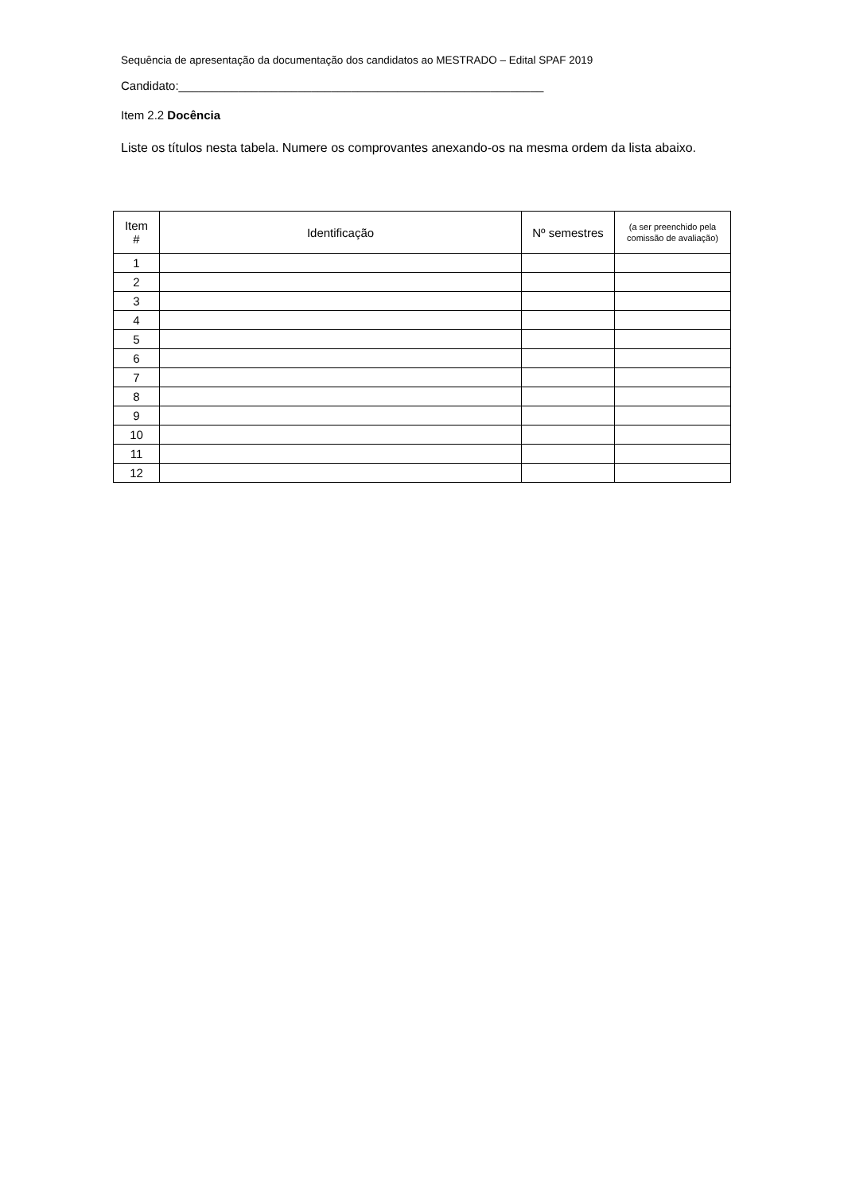Sequência de apresentação da documentação dos candidatos ao MESTRADO – Edital SPAF 2019
Candidato:_______________________________________________________
Item 2.2 Docência
Liste os títulos nesta tabela. Numere os comprovantes anexando-os na mesma ordem da lista abaixo.
| Item # | Identificação | Nº semestres | (a ser preenchido pela comissão de avaliação) |
| --- | --- | --- | --- |
| 1 | | | |
| 2 | | | |
| 3 | | | |
| 4 | | | |
| 5 | | | |
| 6 | | | |
| 7 | | | |
| 8 | | | |
| 9 | | | |
| 10 | | | |
| 11 | | | |
| 12 | | | |